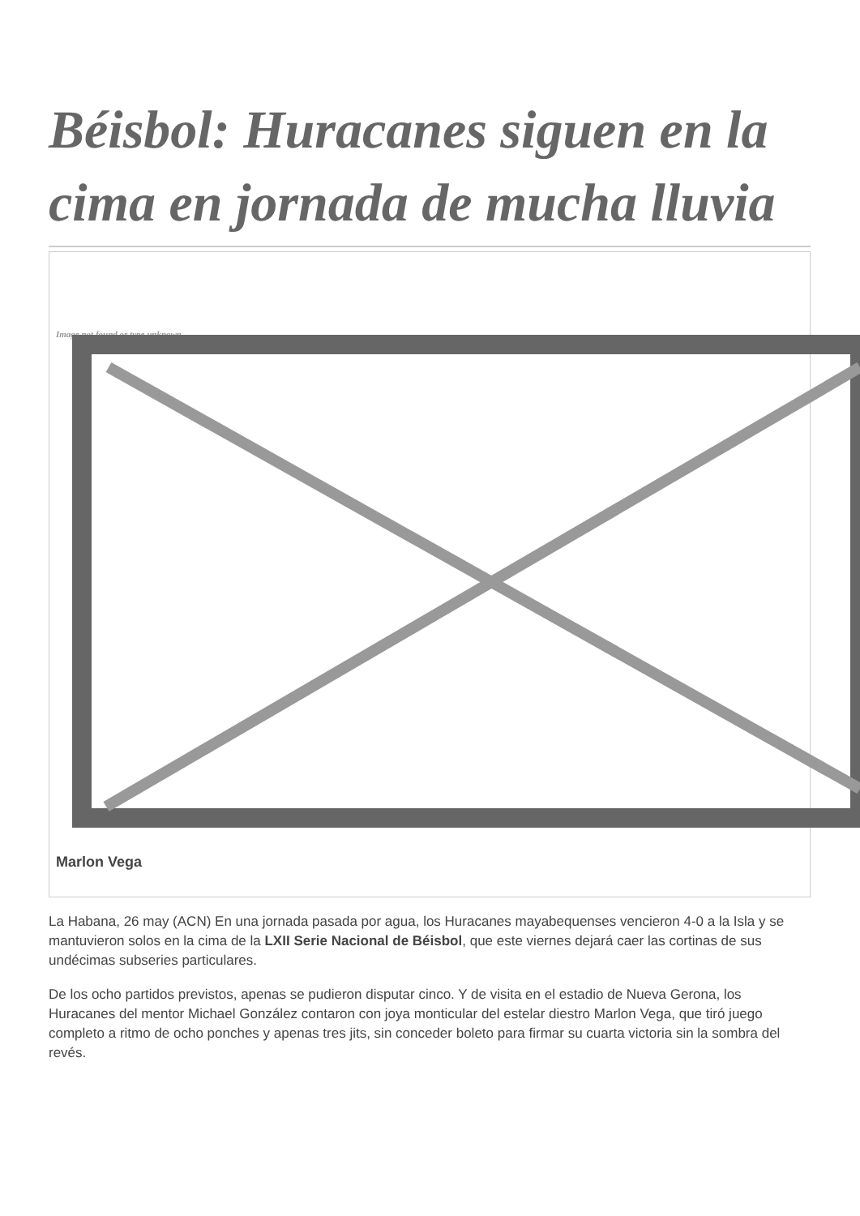Béisbol: Huracanes siguen en la cima en jornada de mucha lluvia
Image not found or type unknown
Marlon Vega
La Habana, 26 may (ACN) En una jornada pasada por agua, los Huracanes mayabequenses vencieron 4-0 a la Isla y se mantuvieron solos en la cima de la LXII Serie Nacional de Béisbol, que este viernes dejará caer las cortinas de sus undécimas subseries particulares.
De los ocho partidos previstos, apenas se pudieron disputar cinco. Y de visita en el estadio de Nueva Gerona, los Huracanes del mentor Michael González contaron con joya monticular del estelar diestro Marlon Vega, que tiró juego completo a ritmo de ocho ponches y apenas tres jits, sin conceder boleto para firmar su cuarta victoria sin la sombra del revés.